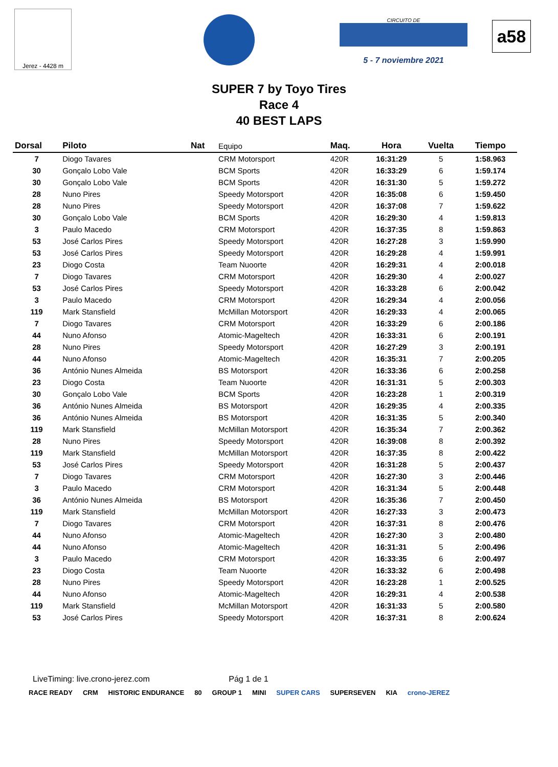Jerez - 4428 m
CIRCUITO DE
5 - 7 noviembre 2021
a58
SUPER 7 by Toyo Tires
Race 4
40 BEST LAPS
| Dorsal | Piloto | Nat | Equipo | Maq. | Hora | Vuelta | Tiempo |
| --- | --- | --- | --- | --- | --- | --- | --- |
| 7 | Diogo Tavares | | CRM Motorsport | 420R | 16:31:29 | 5 | 1:58.963 |
| 30 | Gonçalo Lobo Vale | | BCM Sports | 420R | 16:33:29 | 6 | 1:59.174 |
| 30 | Gonçalo Lobo Vale | | BCM Sports | 420R | 16:31:30 | 5 | 1:59.272 |
| 28 | Nuno Pires | | Speedy Motorsport | 420R | 16:35:08 | 6 | 1:59.450 |
| 28 | Nuno Pires | | Speedy Motorsport | 420R | 16:37:08 | 7 | 1:59.622 |
| 30 | Gonçalo Lobo Vale | | BCM Sports | 420R | 16:29:30 | 4 | 1:59.813 |
| 3 | Paulo Macedo | | CRM Motorsport | 420R | 16:37:35 | 8 | 1:59.863 |
| 53 | José Carlos Pires | | Speedy Motorsport | 420R | 16:27:28 | 3 | 1:59.990 |
| 53 | José Carlos Pires | | Speedy Motorsport | 420R | 16:29:28 | 4 | 1:59.991 |
| 23 | Diogo Costa | | Team Nuoorte | 420R | 16:29:31 | 4 | 2:00.018 |
| 7 | Diogo Tavares | | CRM Motorsport | 420R | 16:29:30 | 4 | 2:00.027 |
| 53 | José Carlos Pires | | Speedy Motorsport | 420R | 16:33:28 | 6 | 2:00.042 |
| 3 | Paulo Macedo | | CRM Motorsport | 420R | 16:29:34 | 4 | 2:00.056 |
| 119 | Mark Stansfield | | McMillan Motorsport | 420R | 16:29:33 | 4 | 2:00.065 |
| 7 | Diogo Tavares | | CRM Motorsport | 420R | 16:33:29 | 6 | 2:00.186 |
| 44 | Nuno Afonso | | Atomic-Mageltech | 420R | 16:33:31 | 6 | 2:00.191 |
| 28 | Nuno Pires | | Speedy Motorsport | 420R | 16:27:29 | 3 | 2:00.191 |
| 44 | Nuno Afonso | | Atomic-Mageltech | 420R | 16:35:31 | 7 | 2:00.205 |
| 36 | António Nunes Almeida | | BS Motorsport | 420R | 16:33:36 | 6 | 2:00.258 |
| 23 | Diogo Costa | | Team Nuoorte | 420R | 16:31:31 | 5 | 2:00.303 |
| 30 | Gonçalo Lobo Vale | | BCM Sports | 420R | 16:23:28 | 1 | 2:00.319 |
| 36 | António Nunes Almeida | | BS Motorsport | 420R | 16:29:35 | 4 | 2:00.335 |
| 36 | António Nunes Almeida | | BS Motorsport | 420R | 16:31:35 | 5 | 2:00.340 |
| 119 | Mark Stansfield | | McMillan Motorsport | 420R | 16:35:34 | 7 | 2:00.362 |
| 28 | Nuno Pires | | Speedy Motorsport | 420R | 16:39:08 | 8 | 2:00.392 |
| 119 | Mark Stansfield | | McMillan Motorsport | 420R | 16:37:35 | 8 | 2:00.422 |
| 53 | José Carlos Pires | | Speedy Motorsport | 420R | 16:31:28 | 5 | 2:00.437 |
| 7 | Diogo Tavares | | CRM Motorsport | 420R | 16:27:30 | 3 | 2:00.446 |
| 3 | Paulo Macedo | | CRM Motorsport | 420R | 16:31:34 | 5 | 2:00.448 |
| 36 | António Nunes Almeida | | BS Motorsport | 420R | 16:35:36 | 7 | 2:00.450 |
| 119 | Mark Stansfield | | McMillan Motorsport | 420R | 16:27:33 | 3 | 2:00.473 |
| 7 | Diogo Tavares | | CRM Motorsport | 420R | 16:37:31 | 8 | 2:00.476 |
| 44 | Nuno Afonso | | Atomic-Mageltech | 420R | 16:27:30 | 3 | 2:00.480 |
| 44 | Nuno Afonso | | Atomic-Mageltech | 420R | 16:31:31 | 5 | 2:00.496 |
| 3 | Paulo Macedo | | CRM Motorsport | 420R | 16:33:35 | 6 | 2:00.497 |
| 23 | Diogo Costa | | Team Nuoorte | 420R | 16:33:32 | 6 | 2:00.498 |
| 28 | Nuno Pires | | Speedy Motorsport | 420R | 16:23:28 | 1 | 2:00.525 |
| 44 | Nuno Afonso | | Atomic-Mageltech | 420R | 16:29:31 | 4 | 2:00.538 |
| 119 | Mark Stansfield | | McMillan Motorsport | 420R | 16:31:33 | 5 | 2:00.580 |
| 53 | José Carlos Pires | | Speedy Motorsport | 420R | 16:37:31 | 8 | 2:00.624 |
LiveTiming: live.crono-jerez.com Pág 1 de 1
RACE READY CRM HISTORIC ENDURANCE 80 GROUP 1 MINI SUPER CARS SUPERSEVEN KIA crono-JEREZ